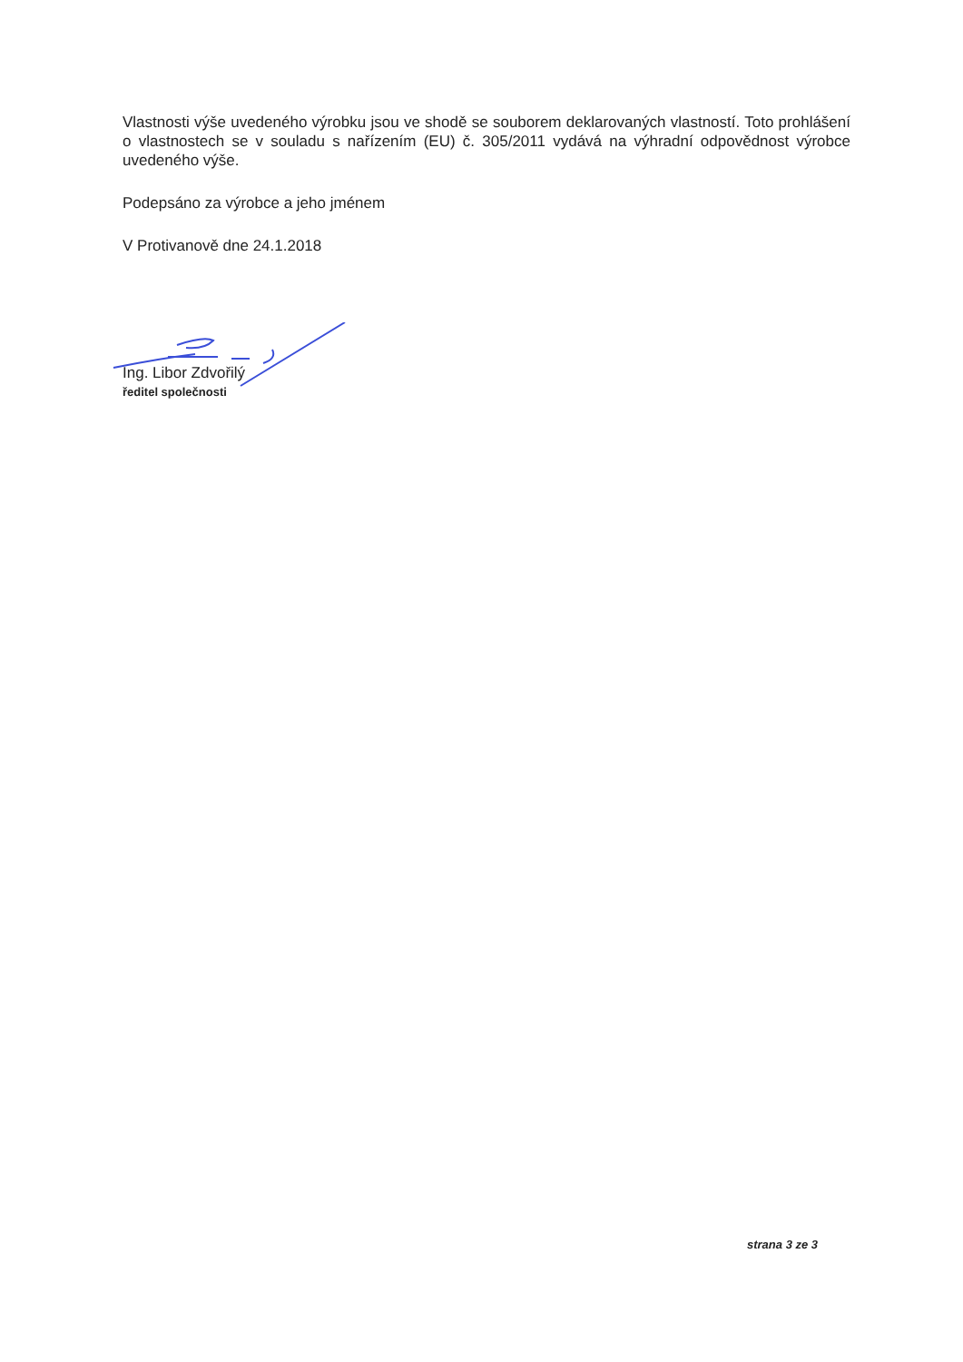Vlastnosti výše uvedeného výrobku jsou ve shodě se souborem deklarovaných vlastností. Toto prohlášení o vlastnostech se v souladu s nařízením (EU) č. 305/2011 vydává na výhradní odpovědnost výrobce uvedeného výše.
Podepsáno za výrobce a jeho jménem
V Protivanově dne 24.1.2018
Ing. Libor Zdvořilý
ředitel společnosti
strana 3 ze 3